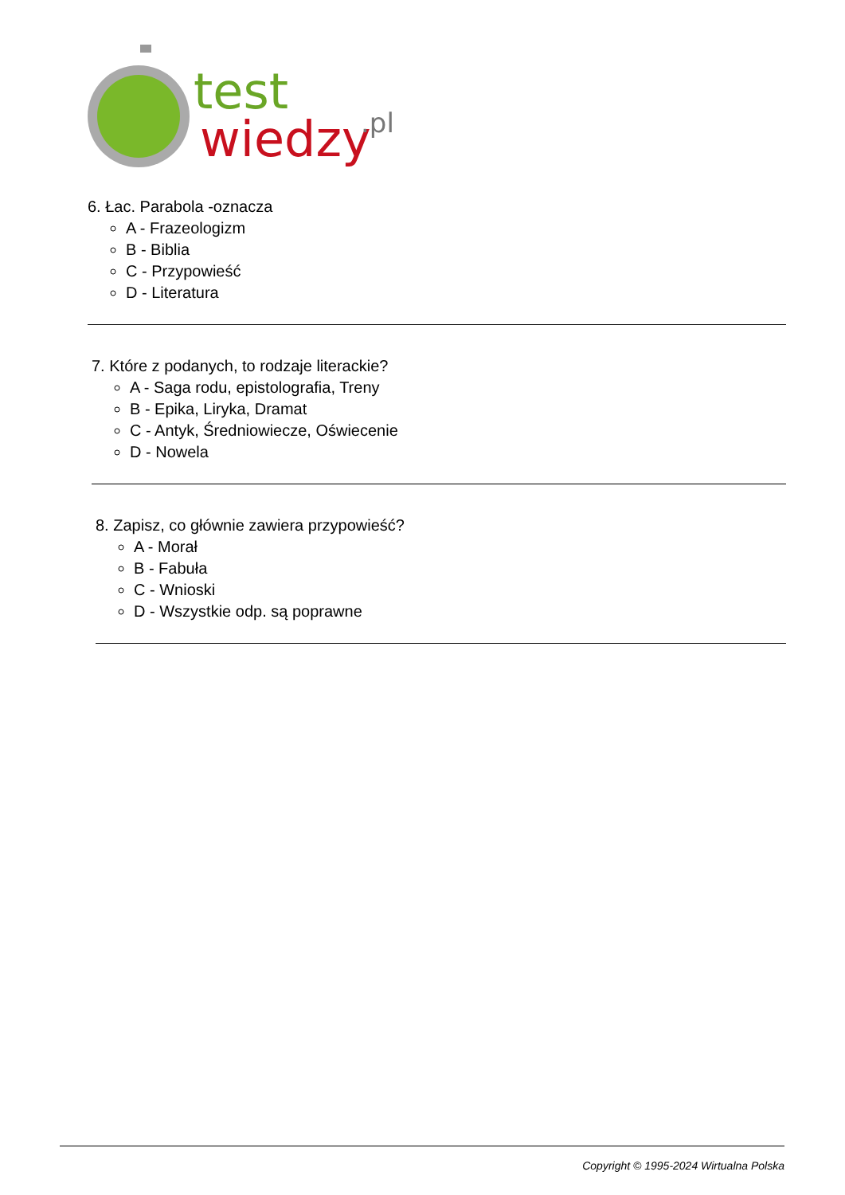test
wiedzy
.pl
6. Łac. Parabola -oznacza
A - Frazeologizm
B - Biblia
C - Przypowieść
D - Literatura
7. Które z podanych, to rodzaje literackie?
A - Saga rodu, epistolografia, Treny
B - Epika, Liryka, Dramat
C - Antyk, Średniowiecze, Oświecenie
D - Nowela
8. Zapisz, co głównie zawiera przypowieść?
A - Morał
B - Fabuła
C - Wnioski
D - Wszystkie odp. są poprawne
Copyright © 1995-2024 Wirtualna Polska